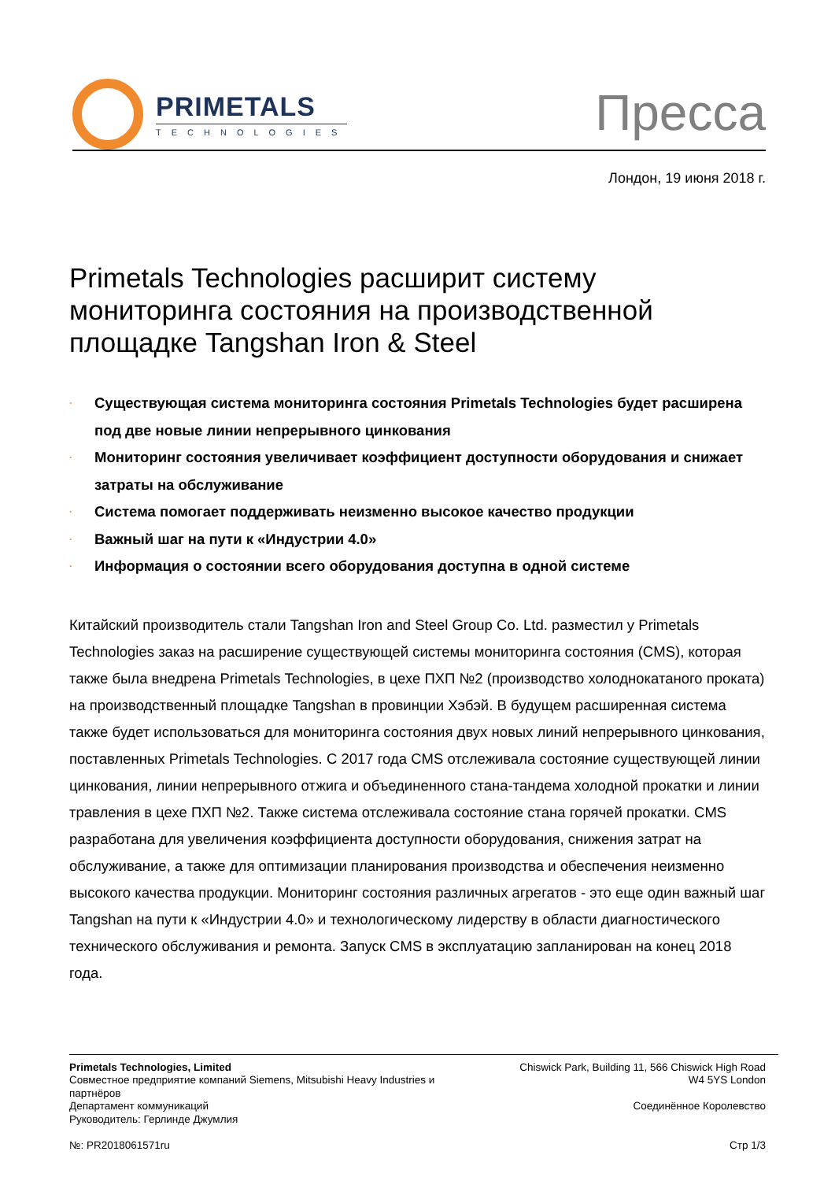PRIMETALS
TECHNOLOGIES
Пресса
Лондон, 19 июня 2018 г.
Primetals Technologies расширит систему мониторинга состояния на производственной площадке Tangshan Iron & Steel
· Существующая система мониторинга состояния Primetals Technologies будет расширена под две новые линии непрерывного цинкования
· Мониторинг состояния увеличивает коэффициент доступности оборудования и снижает затраты на обслуживание
· Система помогает поддерживать неизменно высокое качество продукции
· Важный шаг на пути к «Индустрии 4.0»
· Информация о состоянии всего оборудования доступна в одной системе
Китайский производитель стали Tangshan Iron and Steel Group Co. Ltd. разместил у Primetals Technologies заказ на расширение существующей системы мониторинга состояния (CMS), которая также была внедрена Primetals Technologies, в цехе ПХП №2 (производство холоднокатаного проката) на производственный площадке Tangshan в провинции Хэбэй. В будущем расширенная система также будет использоваться для мониторинга состояния двух новых линий непрерывного цинкования, поставленных Primetals Technologies. С 2017 года CMS отслеживала состояние существующей линии цинкования, линии непрерывного отжига и объединенного стана-тандема холодной прокатки и линии травления в цехе ПХП №2. Также система отслеживала состояние стана горячей прокатки. CMS разработана для увеличения коэффициента доступности оборудования, снижения затрат на обслуживание, а также для оптимизации планирования производства и обеспечения неизменно высокого качества продукции. Мониторинг состояния различных агрегатов - это еще один важный шаг Tangshan на пути к «Индустрии 4.0» и технологическому лидерству в области диагностического технического обслуживания и ремонта. Запуск CMS в эксплуатацию запланирован на конец 2018 года.
Primetals Technologies, Limited
Совместное предприятие компаний Siemens, Mitsubishi Heavy Industries и партнёров
Департамент коммуникаций
Руководитель: Герлинде Джумлия
№: PR2018061571ru
Chiswick Park, Building 11, 566 Chiswick High Road
W4 5YS London
Соединённое Королевство
Стр 1/3